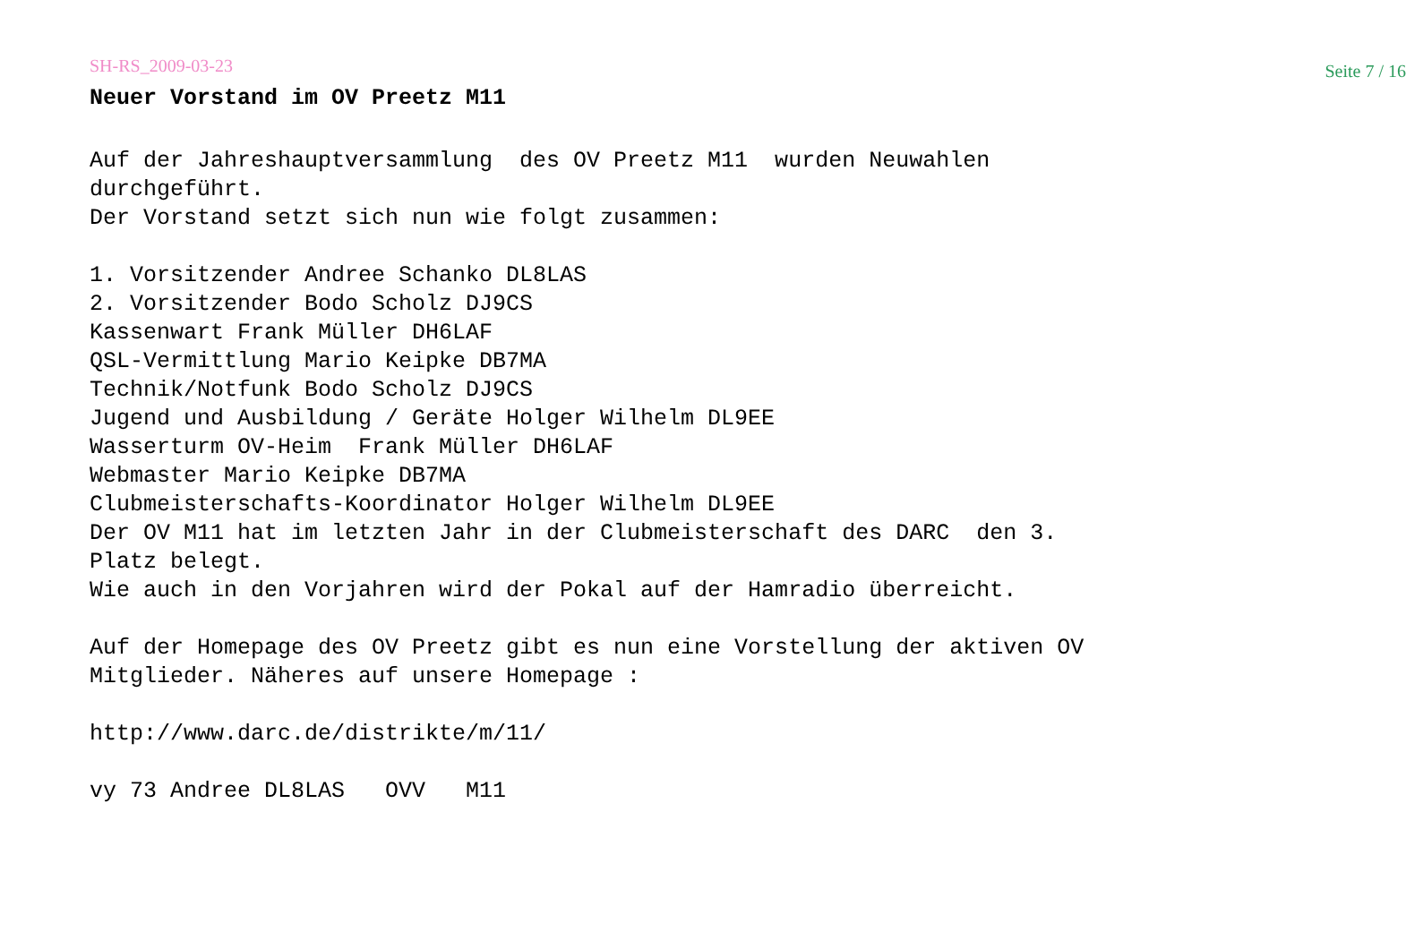SH-RS_2009-03-23 Seite 7 / 16
Neuer Vorstand im OV Preetz M11
Auf der Jahreshauptversammlung  des OV Preetz M11  wurden Neuwahlen
durchgeführt.
Der Vorstand setzt sich nun wie folgt zusammen:

1. Vorsitzender Andree Schanko DL8LAS
2. Vorsitzender Bodo Scholz DJ9CS
Kassenwart Frank Müller DH6LAF
QSL-Vermittlung Mario Keipke DB7MA
Technik/Notfunk Bodo Scholz DJ9CS
Jugend und Ausbildung / Geräte Holger Wilhelm DL9EE
Wasserturm OV-Heim  Frank Müller DH6LAF
Webmaster Mario Keipke DB7MA
Clubmeisterschafts-Koordinator Holger Wilhelm DL9EE
Der OV M11 hat im letzten Jahr in der Clubmeisterschaft des DARC  den 3.
Platz belegt.
Wie auch in den Vorjahren wird der Pokal auf der Hamradio überreicht.

Auf der Homepage des OV Preetz gibt es nun eine Vorstellung der aktiven OV
Mitglieder. Näheres auf unsere Homepage :

http://www.darc.de/distrikte/m/11/

vy 73 Andree DL8LAS   OVV   M11